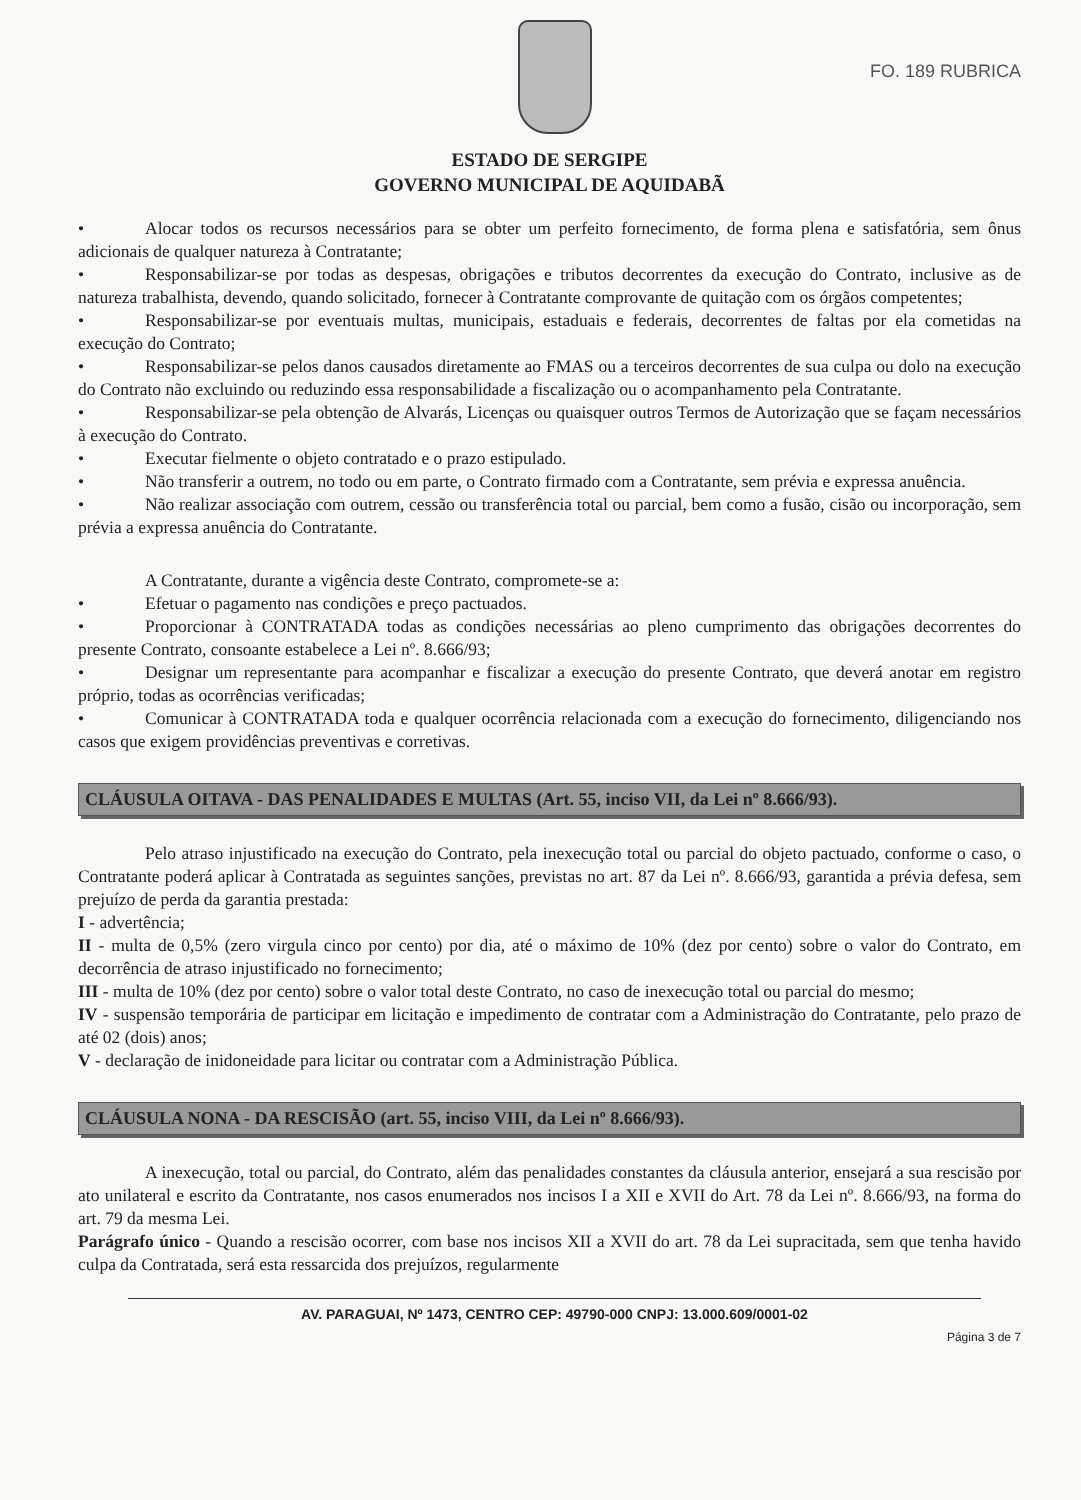FO. 189 RUBRICA
ESTADO DE SERGIPE
GOVERNO MUNICIPAL DE AQUIDABÃ
• Alocar todos os recursos necessários para se obter um perfeito fornecimento, de forma plena e satisfatória, sem ônus adicionais de qualquer natureza à Contratante;
• Responsabilizar-se por todas as despesas, obrigações e tributos decorrentes da execução do Contrato, inclusive as de natureza trabalhista, devendo, quando solicitado, fornecer à Contratante comprovante de quitação com os órgãos competentes;
• Responsabilizar-se por eventuais multas, municipais, estaduais e federais, decorrentes de faltas por ela cometidas na execução do Contrato;
• Responsabilizar-se pelos danos causados diretamente ao FMAS ou a terceiros decorrentes de sua culpa ou dolo na execução do Contrato não excluindo ou reduzindo essa responsabilidade a fiscalização ou o acompanhamento pela Contratante.
• Responsabilizar-se pela obtenção de Alvarás, Licenças ou quaisquer outros Termos de Autorização que se façam necessários à execução do Contrato.
• Executar fielmente o objeto contratado e o prazo estipulado.
• Não transferir a outrem, no todo ou em parte, o Contrato firmado com a Contratante, sem prévia e expressa anuência.
• Não realizar associação com outrem, cessão ou transferência total ou parcial, bem como a fusão, cisão ou incorporação, sem prévia a expressa anuência do Contratante.
A Contratante, durante a vigência deste Contrato, compromete-se a:
• Efetuar o pagamento nas condições e preço pactuados.
• Proporcionar à CONTRATADA todas as condições necessárias ao pleno cumprimento das obrigações decorrentes do presente Contrato, consoante estabelece a Lei nº. 8.666/93;
• Designar um representante para acompanhar e fiscalizar a execução do presente Contrato, que deverá anotar em registro próprio, todas as ocorrências verificadas;
• Comunicar à CONTRATADA toda e qualquer ocorrência relacionada com a execução do fornecimento, diligenciando nos casos que exigem providências preventivas e corretivas.
CLÁUSULA OITAVA - DAS PENALIDADES E MULTAS (Art. 55, inciso VII, da Lei nº 8.666/93).
Pelo atraso injustificado na execução do Contrato, pela inexecução total ou parcial do objeto pactuado, conforme o caso, o Contratante poderá aplicar à Contratada as seguintes sanções, previstas no art. 87 da Lei nº. 8.666/93, garantida a prévia defesa, sem prejuízo de perda da garantia prestada:
I - advertência;
II - multa de 0,5% (zero virgula cinco por cento) por dia, até o máximo de 10% (dez por cento) sobre o valor do Contrato, em decorrência de atraso injustificado no fornecimento;
III - multa de 10% (dez por cento) sobre o valor total deste Contrato, no caso de inexecução total ou parcial do mesmo;
IV - suspensão temporária de participar em licitação e impedimento de contratar com a Administração do Contratante, pelo prazo de até 02 (dois) anos;
V - declaração de inidoneidade para licitar ou contratar com a Administração Pública.
CLÁUSULA NONA - DA RESCISÃO (art. 55, inciso VIII, da Lei nº 8.666/93).
A inexecução, total ou parcial, do Contrato, além das penalidades constantes da cláusula anterior, ensejará a sua rescisão por ato unilateral e escrito da Contratante, nos casos enumerados nos incisos I a XII e XVII do Art. 78 da Lei nº. 8.666/93, na forma do art. 79 da mesma Lei.
Parágrafo único - Quando a rescisão ocorrer, com base nos incisos XII a XVII do art. 78 da Lei supracitada, sem que tenha havido culpa da Contratada, será esta ressarcida dos prejuízos, regularmente
AV. PARAGUAI, Nº 1473, CENTRO CEP: 49790-000 CNPJ: 13.000.609/0001-02
Página 3 de 7